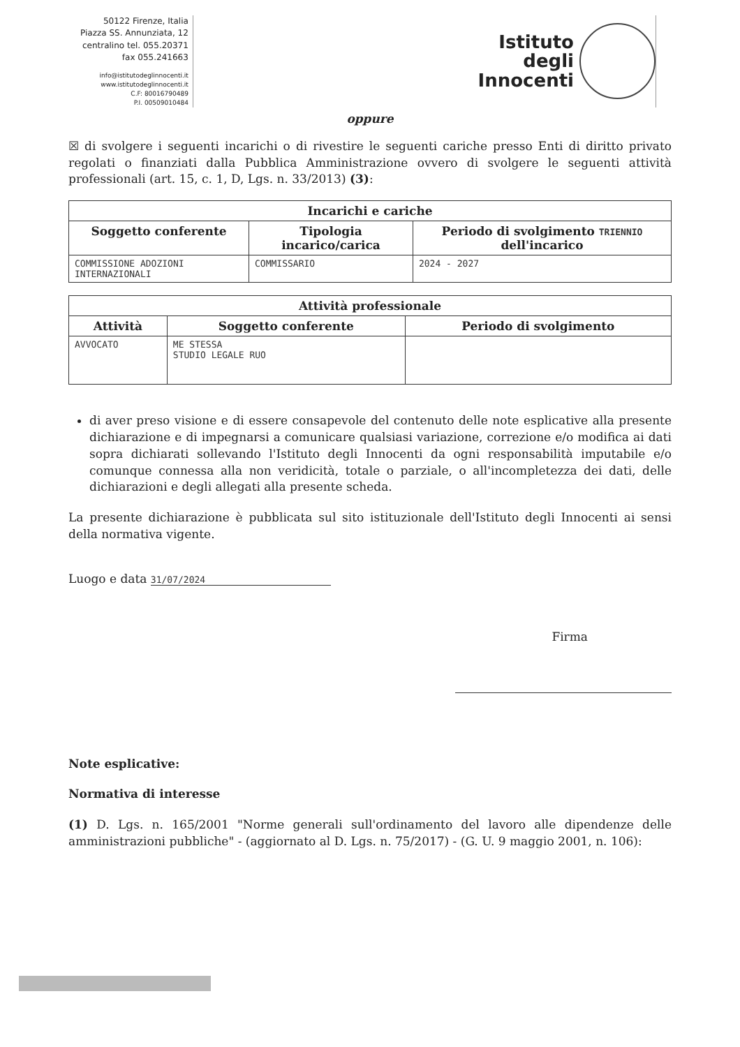50122 Firenze, Italia
Piazza SS. Annunziata, 12
centralino tel. 055.20371
fax 055.241663
info@istitutodeglinnocenti.it
www.istitutodeglinnocenti.it
C.F: 80016790489
P.I. 00509010484
Istituto
degli
Innocenti
oppure
☒ di svolgere i seguenti incarichi o di rivestire le seguenti cariche presso Enti di diritto privato regolati o finanziati dalla Pubblica Amministrazione ovvero di svolgere le seguenti attività professionali (art. 15, c. 1, D, Lgs. n. 33/2013) (3):
| Incarichi e cariche | | |
| --- | --- | --- |
| Soggetto conferente | Tipologia incarico/carica | Periodo di svolgimento TRIENNIO dell'incarico |
| COMMISSIONE ADOZIONI INTERNAZIONALI | COMMISSARIO | 2024 - 2027 |
| Attività professionale | | |
| --- | --- | --- |
| Attività | Soggetto conferente | Periodo di svolgimento |
| AVVOCATO | ME STESSA STUDIO LEGALE RUO | |
di aver preso visione e di essere consapevole del contenuto delle note esplicative alla presente dichiarazione e di impegnarsi a comunicare qualsiasi variazione, correzione e/o modifica ai dati sopra dichiarati sollevando l'Istituto degli Innocenti da ogni responsabilità imputabile e/o comunque connessa alla non veridicità, totale o parziale, o all'incompletezza dei dati, delle dichiarazioni e degli allegati alla presente scheda.
La presente dichiarazione è pubblicata sul sito istituzionale dell'Istituto degli Innocenti ai sensi della normativa vigente.
Luogo e data 31/07/2024
Firma
Note esplicative:
Normativa di interesse
(1) D. Lgs. n. 165/2001 "Norme generali sull'ordinamento del lavoro alle dipendenze delle amministrazioni pubbliche" - (aggiornato al D. Lgs. n. 75/2017) - (G. U. 9 maggio 2001, n. 106):